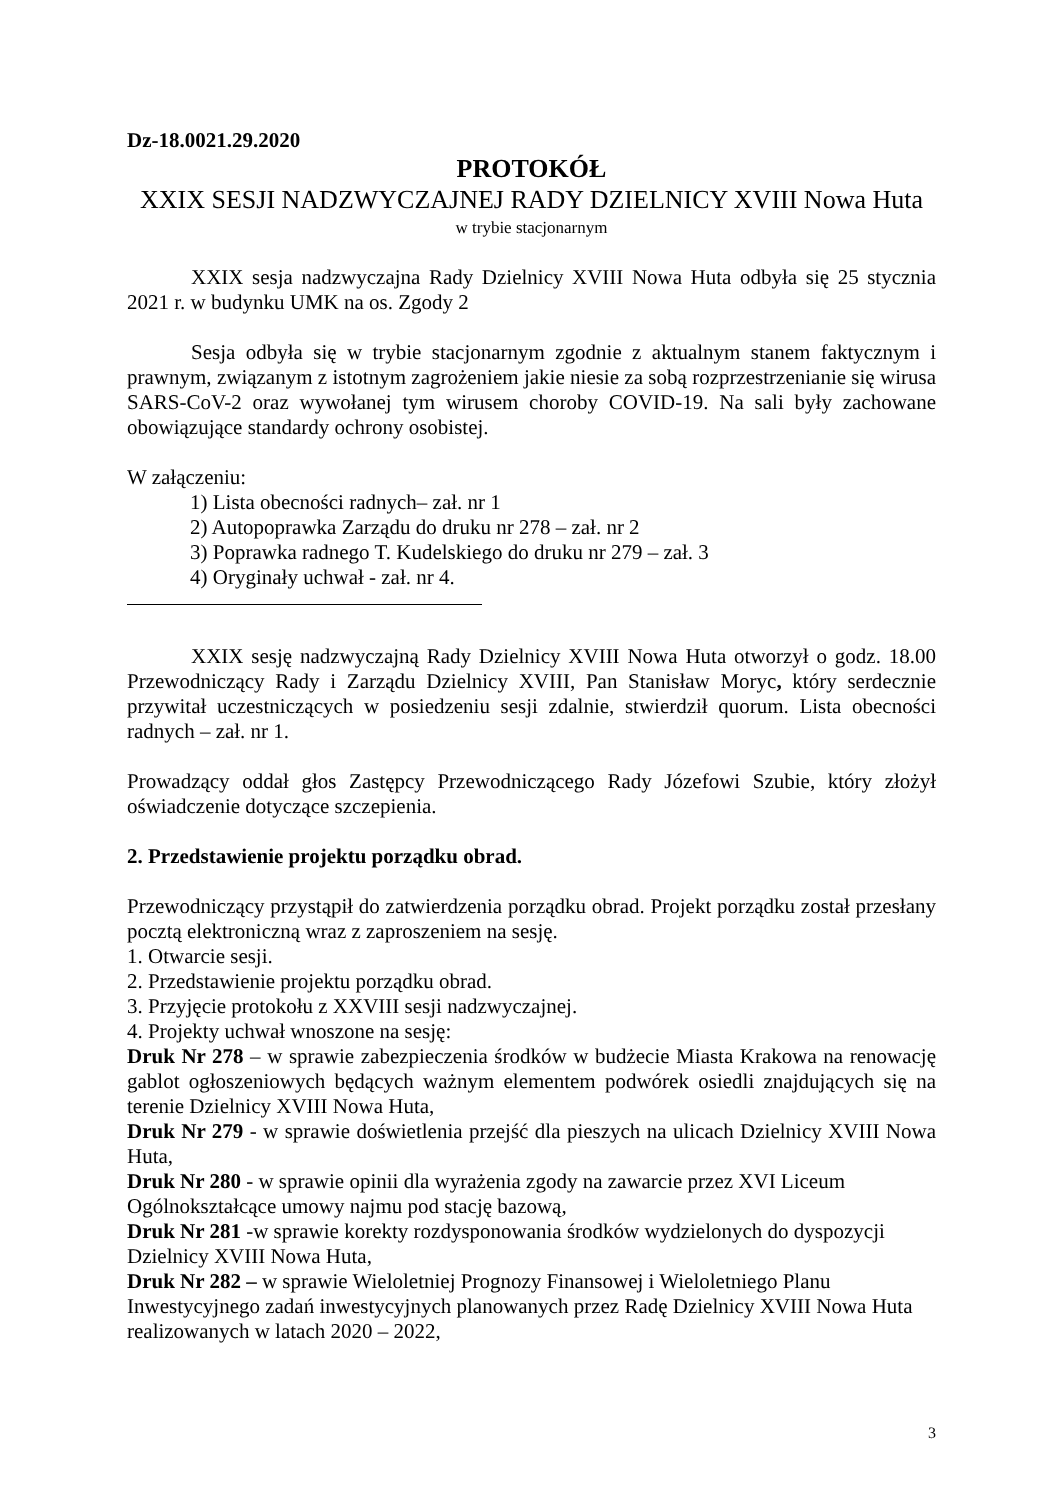Dz-18.0021.29.2020
PROTOKÓŁ
XXIX SESJI NADZWYCZAJNEJ RADY DZIELNICY XVIII Nowa Huta
w trybie stacjonarnym
XXIX sesja nadzwyczajna Rady Dzielnicy XVIII Nowa Huta odbyła się 25 stycznia 2021 r. w budynku UMK na os. Zgody 2
Sesja odbyła się w trybie stacjonarnym zgodnie z aktualnym stanem faktycznym i prawnym, związanym z istotnym zagrożeniem jakie niesie za sobą rozprzestrzenianie się wirusa SARS-CoV-2 oraz wywołanej tym wirusem choroby COVID-19. Na sali były zachowane obowiązujące standardy ochrony osobistej.
W załączeniu:
1) Lista obecności radnych– zał. nr 1
2) Autopoprawka Zarządu do druku nr 278 – zał. nr 2
3) Poprawka radnego T. Kudelskiego do druku nr 279 – zał. 3
4) Oryginały uchwał - zał. nr 4.
XXIX sesję nadzwyczajną Rady Dzielnicy XVIII Nowa Huta otworzył o godz. 18.00 Przewodniczący Rady i Zarządu Dzielnicy XVIII, Pan Stanisław Moryc, który serdecznie przywitał uczestniczących w posiedzeniu sesji zdalnie, stwierdził quorum. Lista obecności radnych – zał. nr 1.
Prowadzący oddał głos Zastępcy Przewodniczącego Rady Józefowi Szubie, który złożył oświadczenie dotyczące szczepienia.
2. Przedstawienie projektu porządku obrad.
Przewodniczący przystąpił do zatwierdzenia porządku obrad. Projekt porządku został przesłany pocztą elektroniczną wraz z zaproszeniem na sesję.
1. Otwarcie sesji.
2. Przedstawienie projektu porządku obrad.
3. Przyjęcie protokołu z XXVIII sesji nadzwyczajnej.
4. Projekty uchwał wnoszone na sesję:
Druk Nr 278 – w sprawie zabezpieczenia środków w budżecie Miasta Krakowa na renowację gablot ogłoszeniowych będących ważnym elementem podwórek osiedli znajdujących się na terenie Dzielnicy XVIII Nowa Huta,
Druk Nr 279 - w sprawie doświetlenia przejść dla pieszych na ulicach Dzielnicy XVIII Nowa Huta,
Druk Nr 280 - w sprawie opinii dla wyrażenia zgody na zawarcie przez XVI Liceum Ogólnokształcące umowy najmu pod stację bazową,
Druk Nr 281 -w sprawie korekty rozdysponowania środków wydzielonych do dyspozycji Dzielnicy XVIII Nowa Huta,
Druk Nr 282 – w sprawie Wieloletniej Prognozy Finansowej i Wieloletniego Planu Inwestycyjnego zadań inwestycyjnych planowanych przez Radę Dzielnicy XVIII Nowa Huta realizowanych w latach 2020 – 2022,
3